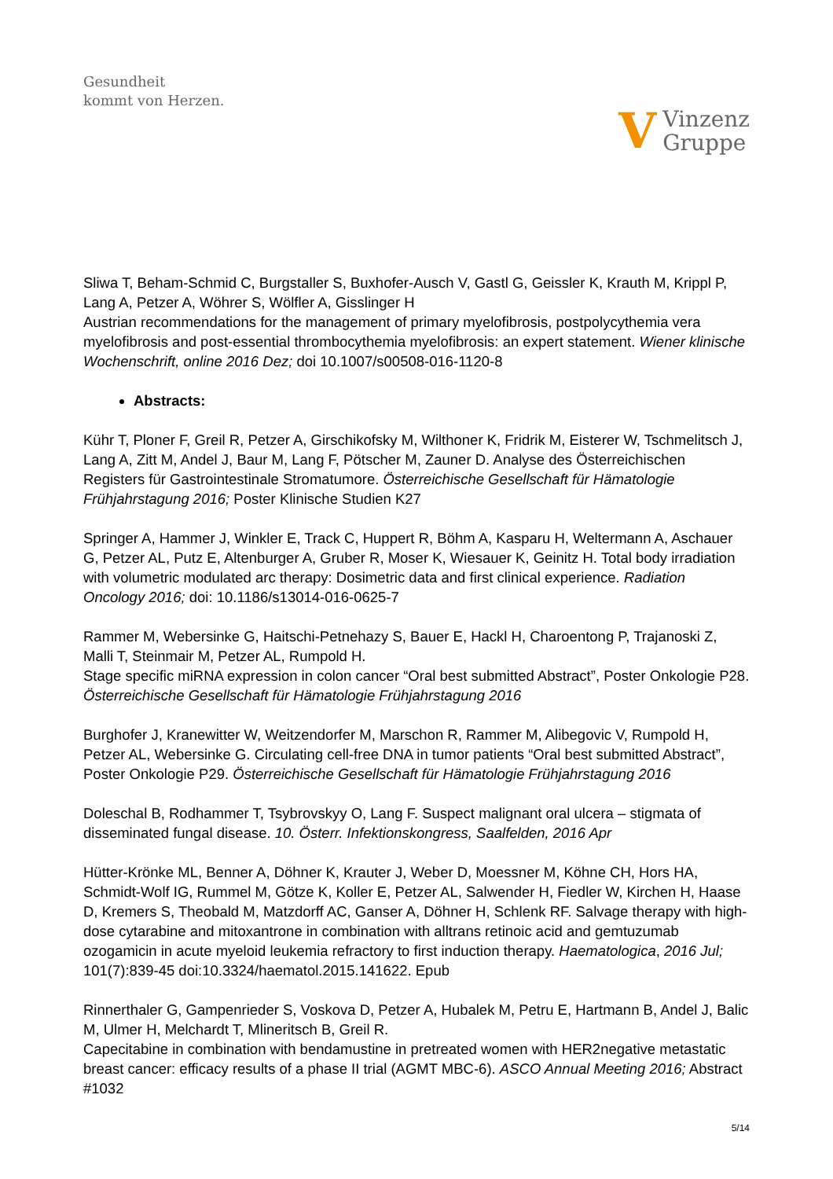Gesundheit
kommt von Herzen.
V Vinzenz
Gruppe
Sliwa T, Beham-Schmid C, Burgstaller S, Buxhofer-Ausch V, Gastl G, Geissler K, Krauth M, Krippl P, Lang A, Petzer A, Wöhrer S, Wölfler A, Gisslinger H
Austrian recommendations for the management of primary myelofibrosis, postpolycythemia vera myelofibrosis and post-essential thrombocythemia myelofibrosis: an expert statement. Wiener klinische Wochenschrift, online 2016 Dez; doi 10.1007/s00508-016-1120-8
Abstracts:
Kühr T, Ploner F, Greil R, Petzer A, Girschikofsky M, Wilthoner K, Fridrik M, Eisterer W, Tschmelitsch J, Lang A, Zitt M, Andel J, Baur M, Lang F, Pötscher M, Zauner D. Analyse des Österreichischen Registers für Gastrointestinale Stromatumore. Österreichische Gesellschaft für Hämatologie Frühjahrstagung 2016; Poster Klinische Studien K27
Springer A, Hammer J, Winkler E, Track C, Huppert R, Böhm A, Kasparu H, Weltermann A, Aschauer G, Petzer AL, Putz E, Altenburger A, Gruber R, Moser K, Wiesauer K, Geinitz H. Total body irradiation with volumetric modulated arc therapy: Dosimetric data and first clinical experience. Radiation Oncology 2016; doi: 10.1186/s13014-016-0625-7
Rammer M, Webersinke G, Haitschi-Petnehazy S, Bauer E, Hackl H, Charoentong P, Trajanoski Z, Malli T, Steinmair M, Petzer AL, Rumpold H.
Stage specific miRNA expression in colon cancer “Oral best submitted Abstract”, Poster Onkologie P28. Österreichische Gesellschaft für Hämatologie Frühjahrstagung 2016
Burghofer J, Kranewitter W, Weitzendorfer M, Marschon R, Rammer M, Alibegovic V, Rumpold H, Petzer AL, Webersinke G. Circulating cell-free DNA in tumor patients “Oral best submitted Abstract”, Poster Onkologie P29. Österreichische Gesellschaft für Hämatologie Frühjahrstagung 2016
Doleschal B, Rodhammer T, Tsybrovskyy O, Lang F. Suspect malignant oral ulcera – stigmata of disseminated fungal disease. 10. Österr. Infektionskongress, Saalfelden, 2016 Apr
Hütter-Krönke ML, Benner A, Döhner K, Krauter J, Weber D, Moessner M, Köhne CH, Hors HA, Schmidt-Wolf IG, Rummel M, Götze K, Koller E, Petzer AL, Salwender H, Fiedler W, Kirchen H, Haase D, Kremers S, Theobald M, Matzdorff AC, Ganser A, Döhner H, Schlenk RF. Salvage therapy with high-dose cytarabine and mitoxantrone in combination with alltrans retinoic acid and gemtuzumab ozogamicin in acute myeloid leukemia refractory to first induction therapy. Haematologica, 2016 Jul; 101(7):839-45 doi:10.3324/haematol.2015.141622. Epub
Rinnerthaler G, Gampenrieder S, Voskova D, Petzer A, Hubalek M, Petru E, Hartmann B, Andel J, Balic M, Ulmer H, Melchardt T, Mlineritsch B, Greil R.
Capecitabine in combination with bendamustine in pretreated women with HER2negative metastatic breast cancer: efficacy results of a phase II trial (AGMT MBC-6). ASCO Annual Meeting 2016; Abstract #1032
5/14